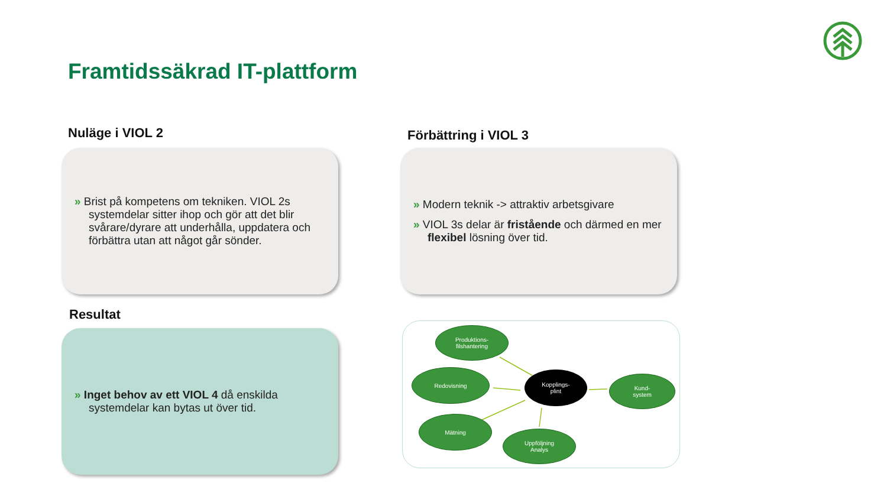Framtidssäkrad IT-plattform
Nuläge i VIOL 2 Förbättring i VIOL 3
» Brist på kompetens om tekniken. VIOL 2s systemdelar sitter ihop och gör att det blir svårare/dyrare att underhålla, uppdatera och förbättra utan att något går sönder.
» Modern teknik -> attraktiv arbetsgivare
» VIOL 3s delar är fristående och därmed en mer flexibel lösning över tid.
Resultat
» Inget behov av ett VIOL 4 då enskilda systemdelar kan bytas ut över tid.
Produktions-
filshantering
Redovisning
Kopplings-
plint
Kund-
system
Mätning
Uppföljning
Analys